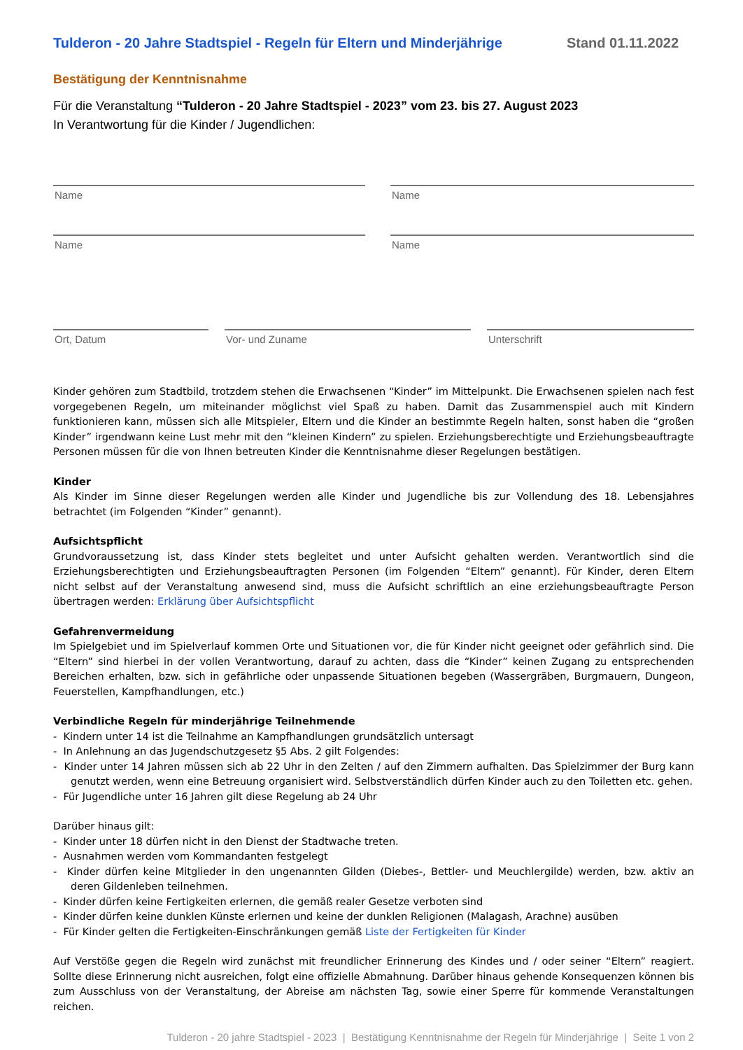Tulderon - 20 Jahre Stadtspiel - Regeln für Eltern und Minderjährige Stand 01.11.2022
Bestätigung der Kenntnisnahme
Für die Veranstaltung “Tulderon - 20 Jahre Stadtspiel - 2023” vom 23. bis 27. August 2023
In Verantwortung für die Kinder / Jugendlichen:
Name Name
Name Name
Ort, Datum Vor- und Zuname Unterschrift
Kinder gehören zum Stadtbild, trotzdem stehen die Erwachsenen “Kinder” im Mittelpunkt. Die Erwachsenen spielen nach fest vorgegebenen Regeln, um miteinander möglichst viel Spaß zu haben. Damit das Zusammenspiel auch mit Kindern funktionieren kann, müssen sich alle Mitspieler, Eltern und die Kinder an bestimmte Regeln halten, sonst haben die “großen Kinder” irgendwann keine Lust mehr mit den “kleinen Kindern” zu spielen. Erziehungsberechtigte und Erziehungsbeauftragte Personen müssen für die von Ihnen betreuten Kinder die Kenntnisnahme dieser Regelungen bestätigen.
Kinder
Als Kinder im Sinne dieser Regelungen werden alle Kinder und Jugendliche bis zur Vollendung des 18. Lebensjahres betrachtet (im Folgenden “Kinder” genannt).
Aufsichtspflicht
Grundvoraussetzung ist, dass Kinder stets begleitet und unter Aufsicht gehalten werden. Verantwortlich sind die Erziehungsberechtigten und Erziehungsbeauftragten Personen (im Folgenden “Eltern” genannt). Für Kinder, deren Eltern nicht selbst auf der Veranstaltung anwesend sind, muss die Aufsicht schriftlich an eine erziehungsbeauftragte Person übertragen werden: Erklärung über Aufsichtspflicht
Gefahrenvermeidung
Im Spielgebiet und im Spielverlauf kommen Orte und Situationen vor, die für Kinder nicht geeignet oder gefährlich sind. Die “Eltern” sind hierbei in der vollen Verantwortung, darauf zu achten, dass die “Kinder” keinen Zugang zu entsprechenden Bereichen erhalten, bzw. sich in gefährliche oder unpassende Situationen begeben (Wassergräben, Burgmauern, Dungeon, Feuerstellen, Kampfhandlungen, etc.)
Verbindliche Regeln für minderjährige Teilnehmende
- Kindern unter 14 ist die Teilnahme an Kampfhandlungen grundsätzlich untersagt
- In Anlehnung an das Jugendschutzgesetz §5 Abs. 2 gilt Folgendes:
- Kinder unter 14 Jahren müssen sich ab 22 Uhr in den Zelten / auf den Zimmern aufhalten. Das Spielzimmer der Burg kann genutzt werden, wenn eine Betreuung organisiert wird. Selbstverständlich dürfen Kinder auch zu den Toiletten etc. gehen.
- Für Jugendliche unter 16 Jahren gilt diese Regelung ab 24 Uhr
Darüber hinaus gilt:
- Kinder unter 18 dürfen nicht in den Dienst der Stadtwache treten.
- Ausnahmen werden vom Kommandanten festgelegt
- Kinder dürfen keine Mitglieder in den ungenannten Gilden (Diebes-, Bettler- und Meuchlergilde) werden, bzw. aktiv an deren Gildenleben teilnehmen.
- Kinder dürfen keine Fertigkeiten erlernen, die gemäß realer Gesetze verboten sind
- Kinder dürfen keine dunklen Künste erlernen und keine der dunklen Religionen (Malagash, Arachne) ausüben
- Für Kinder gelten die Fertigkeiten-Einschränkungen gemäß Liste der Fertigkeiten für Kinder
Auf Verstöße gegen die Regeln wird zunächst mit freundlicher Erinnerung des Kindes und / oder seiner “Eltern” reagiert. Sollte diese Erinnerung nicht ausreichen, folgt eine offizielle Abmahnung. Darüber hinaus gehende Konsequenzen können bis zum Ausschluss von der Veranstaltung, der Abreise am nächsten Tag, sowie einer Sperre für kommende Veranstaltungen reichen.
Tulderon - 20 jahre Stadtspiel - 2023 | Bestätigung Kenntnisnahme der Regeln für Minderjährige | Seite 1 von 2